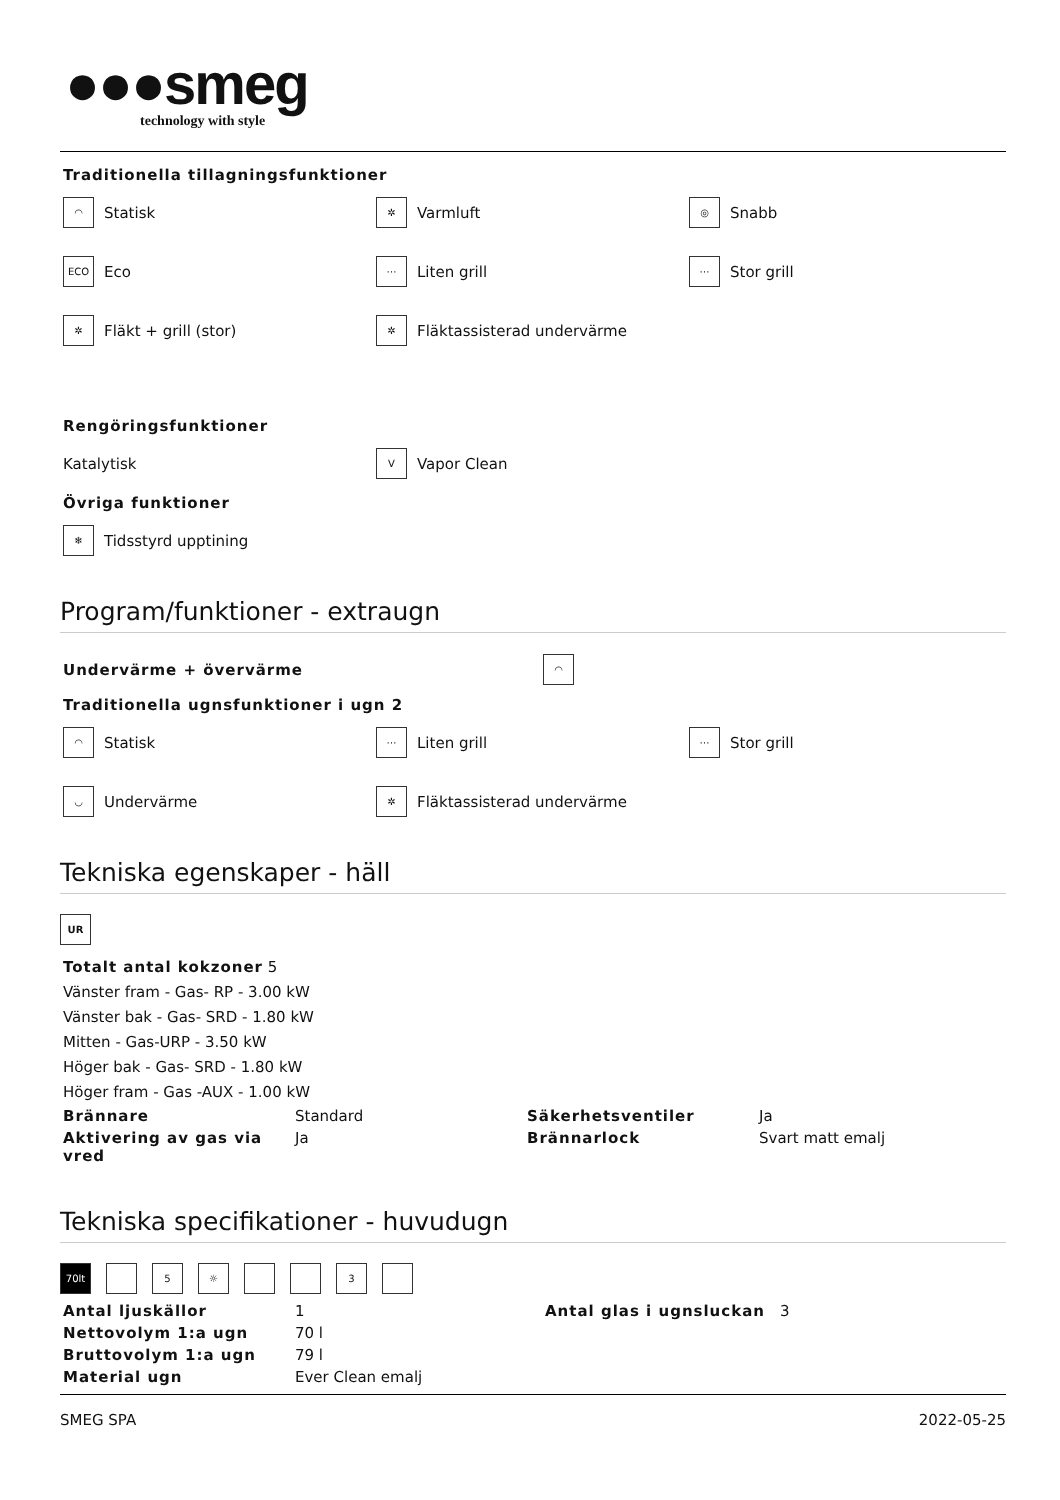●●●smeg
technology with style
Traditionella tillagningsfunktioner
◠ Statisk
✲ Varmluft
◎ Snabb
ECO Eco
⋯ Liten grill
⋯ Stor grill
✲ Fläkt + grill (stor)
✲ Fläktassisterad undervärme
Rengöringsfunktioner
Katalytisk
V Vapor Clean
Övriga funktioner
❄ Tidsstyrd upptining
Program/funktioner - extraugn
Undervärme + övervärme ◠
Traditionella ugnsfunktioner i ugn 2
◠ Statisk
⋯ Liten grill
⋯ Stor grill
◡ Undervärme
✲ Fläktassisterad undervärme
Tekniska egenskaper - häll
UR
Totalt antal kokzoner 5
Vänster fram - Gas- RP - 3.00 kW
Vänster bak - Gas- SRD - 1.80 kW
Mitten - Gas-URP - 3.50 kW
Höger bak - Gas- SRD - 1.80 kW
Höger fram - Gas -AUX - 1.00 kW
| Brännare | Standard | Säkerhetsventiler | Ja |
| Aktivering av gas via vred | Ja | Brännarlock | Svart matt emalj |
Tekniska specifikationer - huvudugn
70lt 5 ☼ 3
| Antal ljuskällor | 1 | Antal glas i ugnsluckan | 3 |
| Nettovolym 1:a ugn | 70 l | | |
| Bruttovolym 1:a ugn | 79 l | | |
| Material ugn | Ever Clean emalj | | |
SMEG SPA 2022-05-25